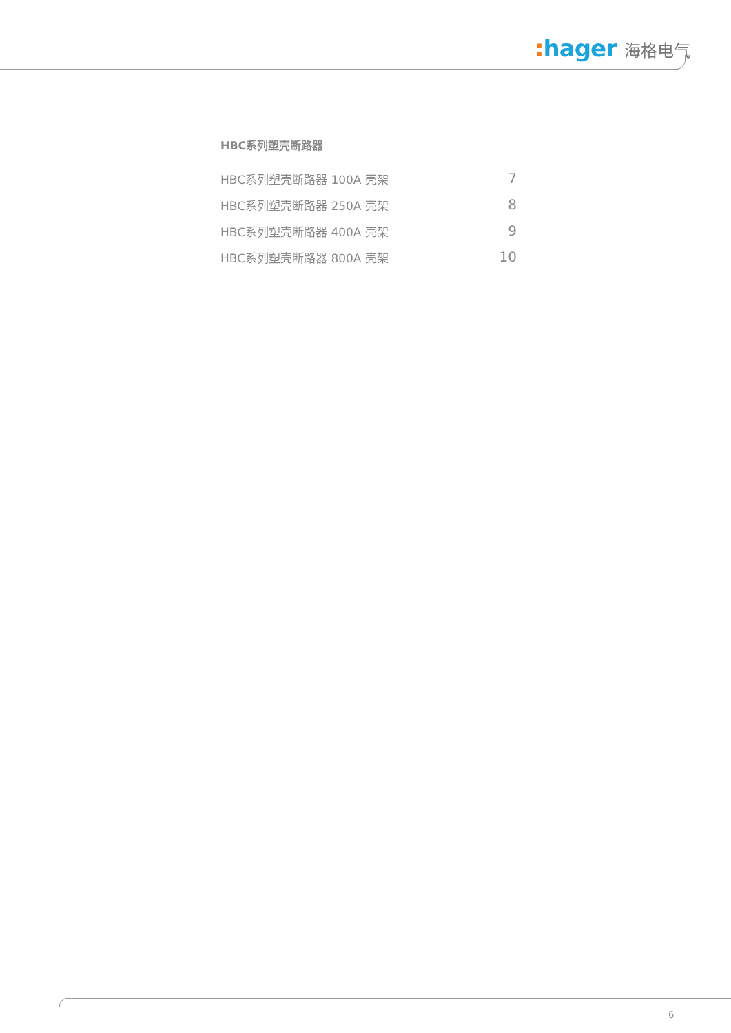: hager 海格电气
HBC系列塑壳断路器
HBC系列塑壳断路器 100A 壳架 7
HBC系列塑壳断路器 250A 壳架 8
HBC系列塑壳断路器 400A 壳架 9
HBC系列塑壳断路器 800A 壳架 10
6